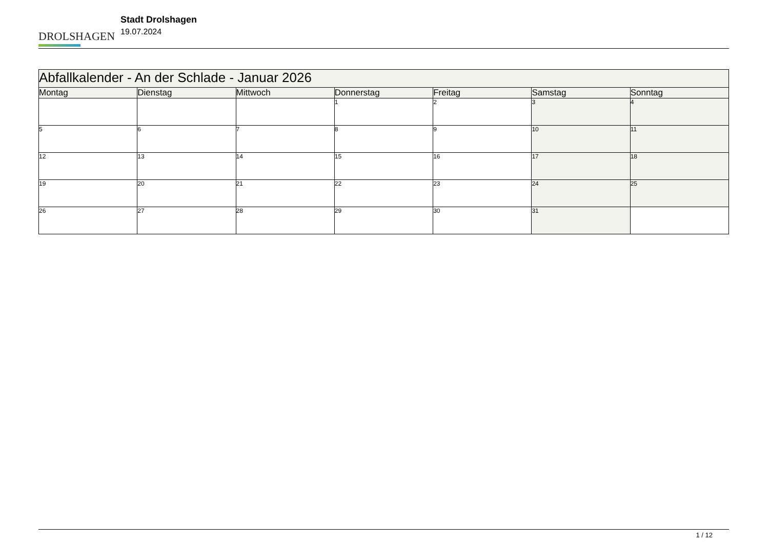DROLSHAGEN
Stadt Drolshagen
19.07.2024
| Abfallkalender - An der Schlade - Januar 2026 | | | | | | |
| --- | --- | --- | --- | --- | --- | --- |
| Montag | Dienstag | Mittwoch | Donnerstag | Freitag | Samstag | Sonntag |
| | | | 1 | 2 | 3 | 4 |
| 5 | 6 | 7 | 8 | 9 | 10 | 11 |
| 12 | 13 | 14 | 15 | 16 | 17 | 18 |
| 19 | 20 | 21 | 22 | 23 | 24 | 25 |
| 26 | 27 | 28 | 29 | 30 | 31 | |
1 / 12